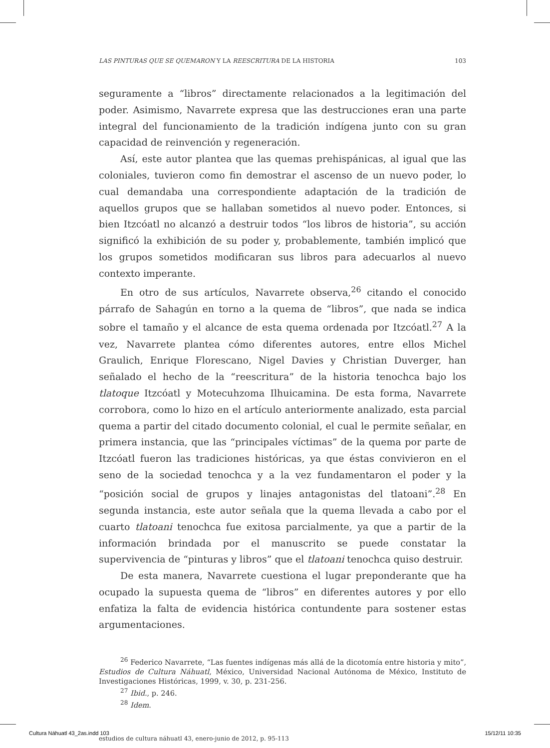LAS PINTURAS QUE SE QUEMARON Y LA REESCRITURA DE LA HISTORIA 103
seguramente a “libros” directamente relacionados a la legitimación del poder. Asimismo, Navarrete expresa que las destrucciones eran una parte integral del funcionamiento de la tradición indígena junto con su gran capacidad de reinvención y regeneración.
Así, este autor plantea que las quemas prehispánicas, al igual que las coloniales, tuvieron como fin demostrar el ascenso de un nuevo poder, lo cual demandaba una correspondiente adaptación de la tradición de aquellos grupos que se hallaban sometidos al nuevo poder. Entonces, si bien Itzcóatl no alcanzó a destruir todos “los libros de historia”, su acción significó la exhibición de su poder y, probablemente, también implicó que los grupos sometidos modificaran sus libros para adecuarlos al nuevo contexto imperante.
En otro de sus artículos, Navarrete observa,<sup>26</sup> citando el conocido párrafo de Sahagún en torno a la quema de “libros”, que nada se indica sobre el tamaño y el alcance de esta quema ordenada por Itzcóatl.<sup>27</sup> A la vez, Navarrete plantea cómo diferentes autores, entre ellos Michel Graulich, Enrique Florescano, Nigel Davies y Christian Duverger, han señalado el hecho de la “reescritura” de la historia tenochca bajo los tlatoque Itzcóatl y Motecuhzoma Ilhuicamina. De esta forma, Navarrete corrobora, como lo hizo en el artículo anteriormente analizado, esta parcial quema a partir del citado documento colonial, el cual le permite señalar, en primera instancia, que las “principales víctimas” de la quema por parte de Itzcóatl fueron las tradiciones históricas, ya que éstas convivieron en el seno de la sociedad tenochca y a la vez fundamentaron el poder y la “posición social de grupos y linajes antagonistas del tlatoani”.<sup>28</sup> En segunda instancia, este autor señala que la quema llevada a cabo por el cuarto tlatoani tenochca fue exitosa parcialmente, ya que a partir de la información brindada por el manuscrito se puede constatar la supervivencia de “pinturas y libros” que el tlatoani tenochca quiso destruir.
De esta manera, Navarrete cuestiona el lugar preponderante que ha ocupado la supuesta quema de “libros” en diferentes autores y por ello enfatiza la falta de evidencia histórica contundente para sostener estas argumentaciones.
<sup>26</sup> Federico Navarrete, “Las fuentes indígenas más allá de la dicotomía entre historia y mito”, Estudios de Cultura Náhuatl, México, Universidad Nacional Autónoma de México, Instituto de Investigaciones Históricas, 1999, v. 30, p. 231-256.
<sup>27</sup> Ibid., p. 246.
<sup>28</sup> Idem.
estudios de cultura náhuatl 43, enero-junio de 2012, p. 95-113
Cultura Náhuatl 43_2as.indd 103 15/12/11 10:35